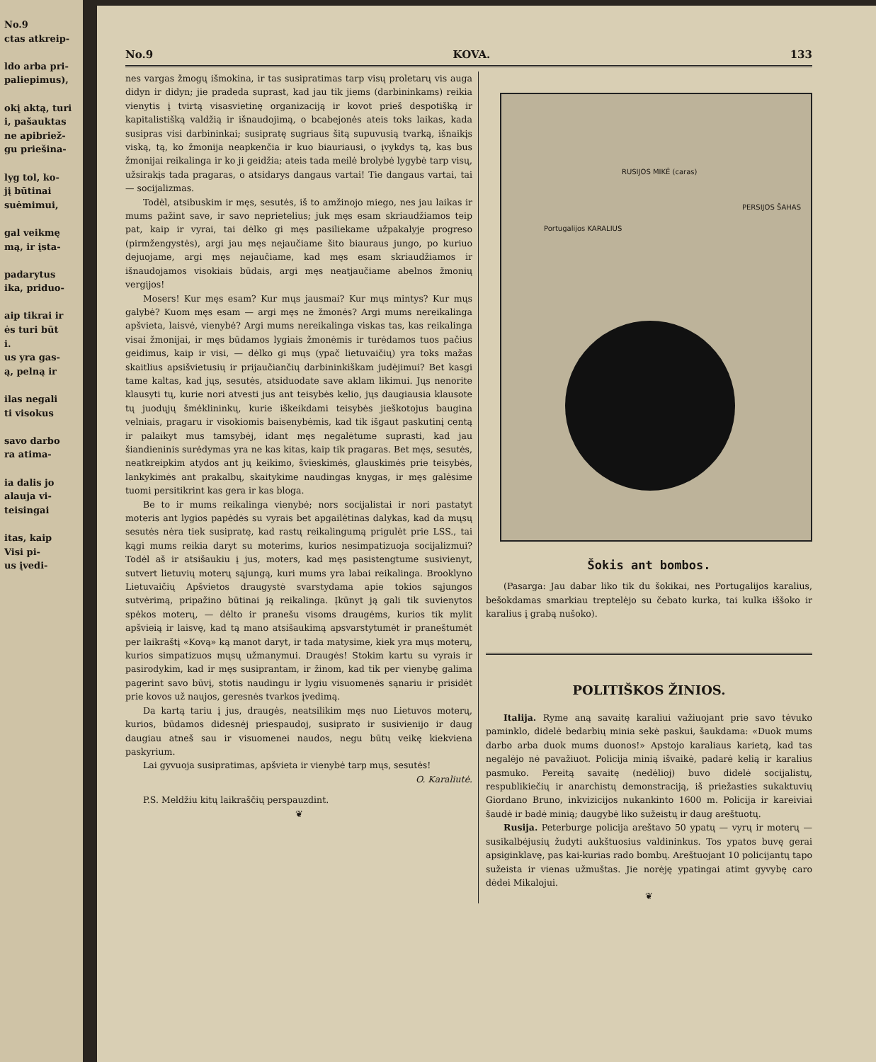No.9
ctas atkreip-
ldo arba pri-
paliepimus),
okį aktą, turi
i, pašauktas
ne apibriež-
gu priešina-
lyg tol, ko-
jį būtinai
suėmimui,
gal veikmę
mą, ir įsta-
padarytus
ika, priduo-
aip tikrai ir
ės turi būt
i.
us yra gas-
ą, pelną ir
ilas negali
ti visokus
savo darbo
ra atima-
ia dalis jo
alauja vi-
teisingai
itas, kaip
Visi pi-
us įvedi-
No.9 KOVA. 133
nes vargas žmogų išmokina, ir tas susipratimas tarp visų proletarų vis auga didyn ir didyn; jie pradeda suprast, kad jau tik jiems (darbininkams) reikia vienytis į tvirtą visasvietinę organizaciją ir kovot prieš despotišką ir kapitalistišką valdžią ir išnaudojimą, o bcabejonės ateis toks laikas, kada susipras visi darbininkai; susipratę sugriaus šitą supuvusią tvarką, išnaikįs viską, tą, ko žmonija neapkenčia ir kuo biauriausi, o įvykdys tą, kas bus žmonijai reikalinga ir ko ji geidžia; ateis tada meilė brolybė lygybė tarp visų, užsirakįs tada pragaras, o atsidarys dangaus vartai! Tie dangaus vartai, tai — socijalizmas.
Todėl, atsibuskim ir męs, sesutės, iš to amžinojo miego, nes jau laikas ir mums pažint save, ir savo neprietelius; juk męs esam skriaudžiamos teip pat, kaip ir vyrai, tai dėlko gi męs pasiliekame užpakalyje progreso (pirmžengystės), argi jau męs nejaučiame šito biauraus jungo, po kuriuo dejuojame, argi męs nejaučiame, kad męs esam skriaudžiamos ir išnaudojamos visokiais būdais, argi męs neatjaučiame abelnos žmonių vergijos!
Mosers! Kur męs esam? Kur mųs jausmai? Kur mųs mintys? Kur mųs galybė? Kuom męs esam — argi męs ne žmonės? Argi mums nereikalinga apšvieta, laisvė, vienybė? Argi mums nereikalinga viskas tas, kas reikalinga visai žmonijai, ir męs būdamos lygiais žmonėmis ir turėdamos tuos pačius geidimus, kaip ir visi, — dėlko gi mųs (ypač lietuvaičių) yra toks mažas skaitlius apsišvietusių ir prijaučiančių darbininkiškam judėjimui? Bet kasgi tame kaltas, kad jųs, sesutės, atsiduodate save aklam likimui. Jųs nenorite klausyti tų, kurie nori atvesti jus ant teisybės kelio, jųs daugiausia klausote tų juodųjų šmėklininkų, kurie iškeikdami teisybės jieškotojus baugina velniais, pragaru ir visokiomis baisenybėmis, kad tik išgaut paskutinį centą ir palaikyt mus tamsybėj, idant męs negalėtume suprasti, kad jau šiandieninis surėdymas yra ne kas kitas, kaip tik pragaras. Bet męs, sesutės, neatkreipkim atydos ant jų keikimo, švieskimės, glauskimės prie teisybės, lankykimės ant prakalbų, skaitykime naudingas knygas, ir męs galėsime tuomi persitikrint kas gera ir kas bloga.
Be to ir mums reikalinga vienybė; nors socijalistai ir nori pastatyt moteris ant lygios papėdės su vyrais bet apgailėtinas dalykas, kad da mųsų sesutės nėra tiek susipratę, kad rastų reikalingumą prigulėt prie LSS., tai kągi mums reikia daryt su moterims, kurios nesimpatizuoja socijalizmui? Todėl aš ir atsišaukiu į jus, moters, kad męs pasistengtume susivienyt, sutvert lietuvių moterų sąjungą, kuri mums yra labai reikalinga. Brooklyno Lietuvaičių Apšvietos draugystė svarstydama apie tokios sąjungos sutvėrimą, pripažino būtinai ją reikalinga. Įkūnyt ją gali tik suvienytos spėkos moterų, — dėlto ir pranešu visoms draugėms, kurios tik mylit apšvieią ir laisvę, kad tą mano atsišaukimą apsvarstytumėt ir praneštumėt per laikraštį «Kovą» ką manot daryt, ir tada matysime, kiek yra mųs moterų, kurios simpatizuos mųsų užmanymui. Draugės! Stokim kartu su vyrais ir pasirodykim, kad ir męs susiprantam, ir žinom, kad tik per vienybę galima pagerint savo būvį, stotis naudingu ir lygiu visuomenės sąnariu ir prisidėt prie kovos už naujos, geresnės tvarkos įvedimą.
Da kartą tariu į jus, draugės, neatsilikim męs nuo Lietuvos moterų, kurios, būdamos didesnėj priespaudoj, susiprato ir susivienijo ir daug daugiau atneš sau ir visuomenei naudos, negu būtų veikę kiekviena paskyrium.
Lai gyvuoja susipratimas, apšvieta ir vienybė tarp mųs, sesutės!
O. Karaliutė.
P.S. Meldžiu kitų laikraščių perspauzdint.
❦
Portugalijos KARALIUS
RUSIJOS MIKĖ (caras)
PERSIJOS ŠAHAS
Šokis ant bombos.
(Pasarga: Jau dabar liko tik du šokikai, nes Portugalijos karalius, bešokdamas smarkiau treptelėjo su čebato kurka, tai kulka iššoko ir karalius į grabą nušoko).
POLITIŠKOS ŽINIOS.
Italija. Ryme aną savaitę karaliui važiuojant prie savo tėvuko paminklo, didelė bedarbių minia sekė paskui, šaukdama: «Duok mums darbo arba duok mums duonos!» Apstojo karaliaus karietą, kad tas negalėjo nė pavažiuot. Policija minią išvaikė, padarė kelią ir karalius pasmuko. Pereitą savaitę (nedėlioj) buvo didelė socijalistų, respublikiečių ir anarchistų demonstraciją, iš priežasties sukaktuvių Giordano Bruno, inkvizicijos nukankinto 1600 m. Policija ir kareiviai šaudė ir badė minią; daugybė liko sužeistų ir daug areštuotų.
Rusija. Peterburge policija areštavo 50 ypatų — vyrų ir moterų — susikalbėjusių žudyti aukštuosius valdininkus. Tos ypatos buvę gerai apsiginklavę, pas kai-kurias rado bombų. Areštuojant 10 policijantų tapo sužeista ir vienas užmuštas. Jie norėję ypatingai atimt gyvybę caro dėdei Mikalojui.
❦